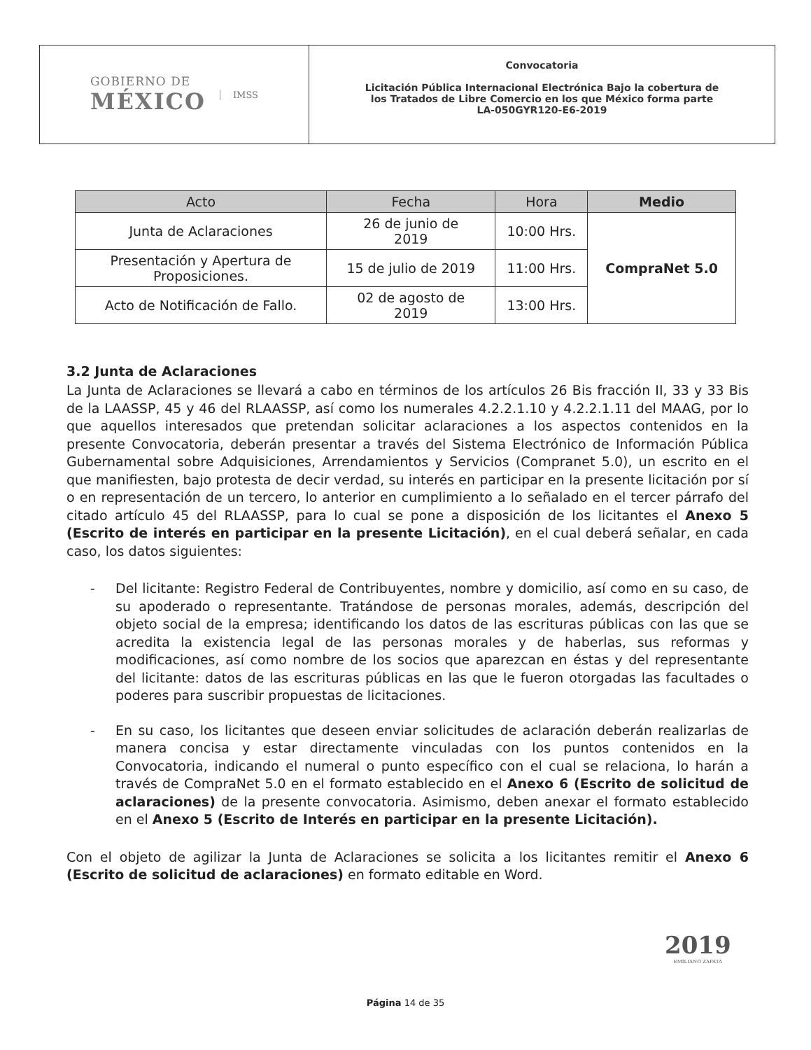GOBIERNO DE
MÉXICO
IMSS
Convocatoria
Licitación Pública Internacional Electrónica Bajo la cobertura de
los Tratados de Libre Comercio en los que México forma parte
LA-050GYR120-E6-2019
| Acto | Fecha | Hora | Medio |
| --- | --- | --- | --- |
| Junta de Aclaraciones | 26 de junio de 2019 | 10:00 Hrs. | CompraNet 5.0 |
| Presentación y Apertura de Proposiciones. | 15 de julio de 2019 | 11:00 Hrs. | |
| Acto de Notificación de Fallo. | 02 de agosto de 2019 | 13:00 Hrs. | |
3.2 Junta de Aclaraciones
La Junta de Aclaraciones se llevará a cabo en términos de los artículos 26 Bis fracción II, 33 y 33 Bis de la LAASSP, 45 y 46 del RLAASSP, así como los numerales 4.2.2.1.10 y 4.2.2.1.11 del MAAG, por lo que aquellos interesados que pretendan solicitar aclaraciones a los aspectos contenidos en la presente Convocatoria, deberán presentar a través del Sistema Electrónico de Información Pública Gubernamental sobre Adquisiciones, Arrendamientos y Servicios (Compranet 5.0), un escrito en el que manifiesten, bajo protesta de decir verdad, su interés en participar en la presente licitación por sí o en representación de un tercero, lo anterior en cumplimiento a lo señalado en el tercer párrafo del citado artículo 45 del RLAASSP, para lo cual se pone a disposición de los licitantes el Anexo 5 (Escrito de interés en participar en la presente Licitación), en el cual deberá señalar, en cada caso, los datos siguientes:
- Del licitante: Registro Federal de Contribuyentes, nombre y domicilio, así como en su caso, de su apoderado o representante. Tratándose de personas morales, además, descripción del objeto social de la empresa; identificando los datos de las escrituras públicas con las que se acredita la existencia legal de las personas morales y de haberlas, sus reformas y modificaciones, así como nombre de los socios que aparezcan en éstas y del representante del licitante: datos de las escrituras públicas en las que le fueron otorgadas las facultades o poderes para suscribir propuestas de licitaciones.
- En su caso, los licitantes que deseen enviar solicitudes de aclaración deberán realizarlas de manera concisa y estar directamente vinculadas con los puntos contenidos en la Convocatoria, indicando el numeral o punto específico con el cual se relaciona, lo harán a través de CompraNet 5.0 en el formato establecido en el Anexo 6 (Escrito de solicitud de aclaraciones) de la presente convocatoria. Asimismo, deben anexar el formato establecido en el Anexo 5 (Escrito de Interés en participar en la presente Licitación).
Con el objeto de agilizar la Junta de Aclaraciones se solicita a los licitantes remitir el Anexo 6 (Escrito de solicitud de aclaraciones) en formato editable en Word.
2019
EMILIANO ZAPATA
Página 14 de 35